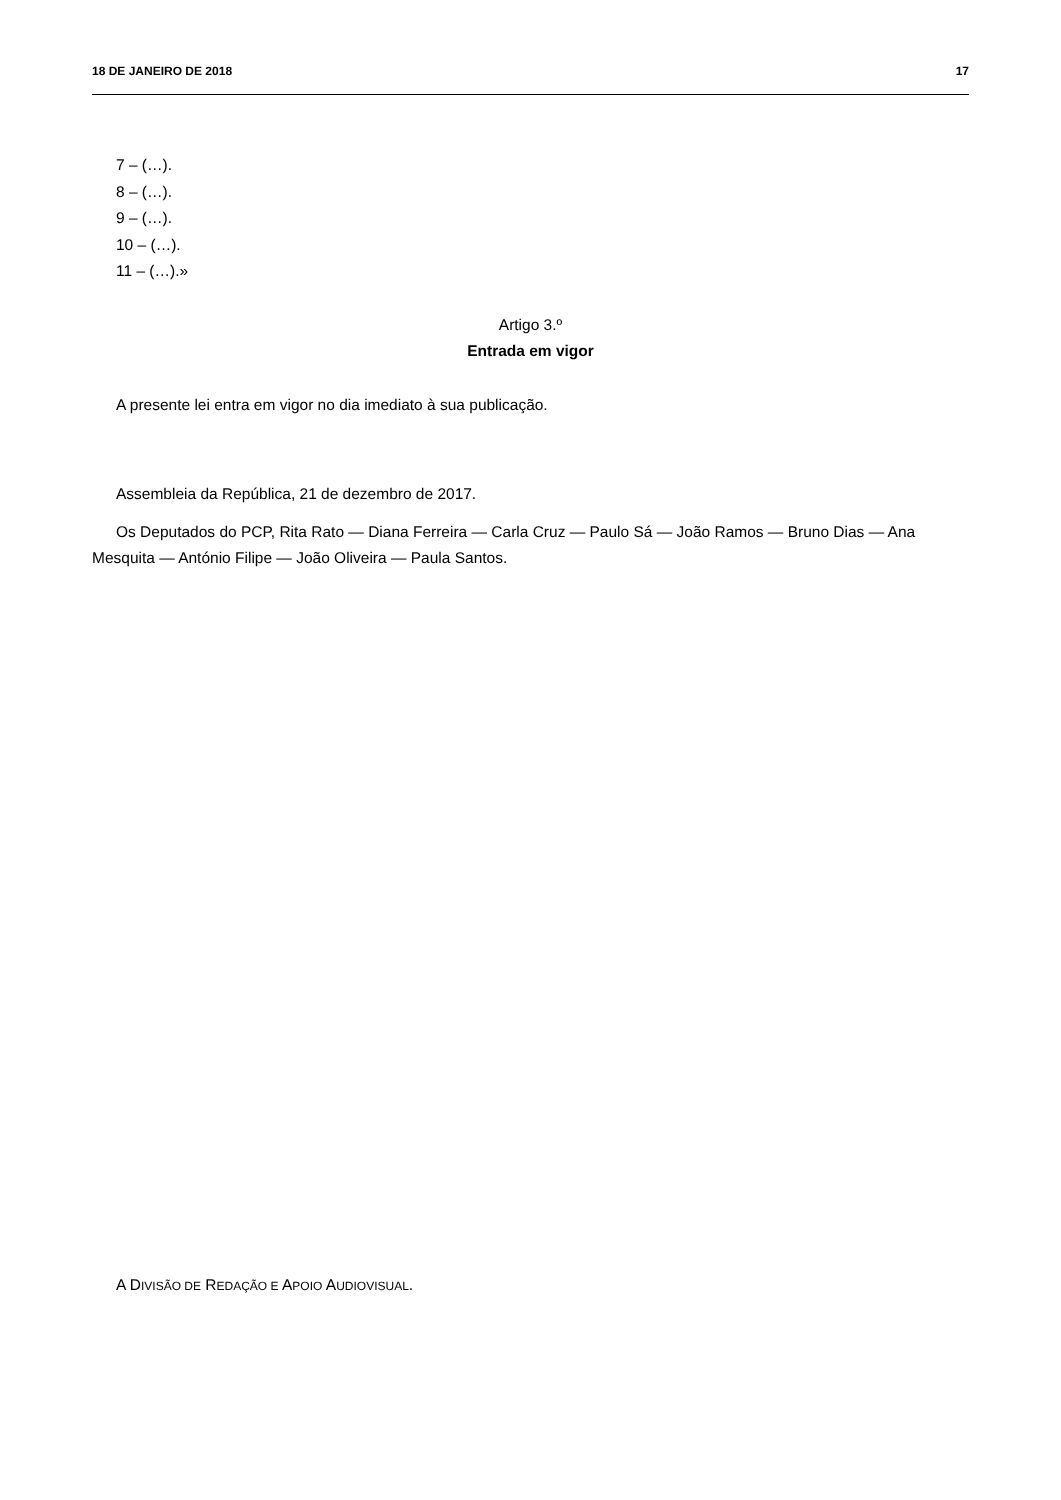18 DE JANEIRO DE 2018 17
7 – (…).
8 – (…).
9 – (…).
10 – (…).
11 – (…).»
Artigo 3.º
Entrada em vigor
A presente lei entra em vigor no dia imediato à sua publicação.
Assembleia da República, 21 de dezembro de 2017.
Os Deputados do PCP, Rita Rato — Diana Ferreira — Carla Cruz — Paulo Sá — João Ramos — Bruno Dias — Ana Mesquita — António Filipe — João Oliveira — Paula Santos.
A DIVISÃO DE REDAÇÃO E APOIO AUDIOVISUAL.